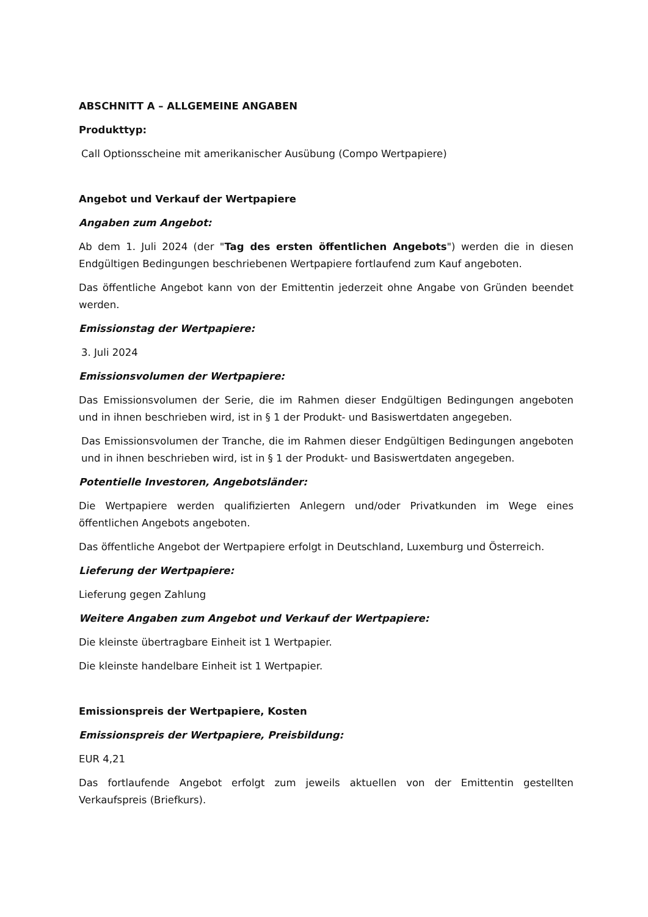ABSCHNITT A – ALLGEMEINE ANGABEN
Produkttyp:
Call Optionsscheine mit amerikanischer Ausübung (Compo Wertpapiere)
Angebot und Verkauf der Wertpapiere
Angaben zum Angebot:
Ab dem 1. Juli 2024 (der "Tag des ersten öffentlichen Angebots") werden die in diesen Endgültigen Bedingungen beschriebenen Wertpapiere fortlaufend zum Kauf angeboten.
Das öffentliche Angebot kann von der Emittentin jederzeit ohne Angabe von Gründen beendet werden.
Emissionstag der Wertpapiere:
3. Juli 2024
Emissionsvolumen der Wertpapiere:
Das Emissionsvolumen der Serie, die im Rahmen dieser Endgültigen Bedingungen angeboten und in ihnen beschrieben wird, ist in § 1 der Produkt- und Basiswertdaten angegeben.
Das Emissionsvolumen der Tranche, die im Rahmen dieser Endgültigen Bedingungen angeboten und in ihnen beschrieben wird, ist in § 1 der Produkt- und Basiswertdaten angegeben.
Potentielle Investoren, Angebotsländer:
Die Wertpapiere werden qualifizierten Anlegern und/oder Privatkunden im Wege eines öffentlichen Angebots angeboten.
Das öffentliche Angebot der Wertpapiere erfolgt in Deutschland, Luxemburg und Österreich.
Lieferung der Wertpapiere:
Lieferung gegen Zahlung
Weitere Angaben zum Angebot und Verkauf der Wertpapiere:
Die kleinste übertragbare Einheit ist 1 Wertpapier.
Die kleinste handelbare Einheit ist 1 Wertpapier.
Emissionspreis der Wertpapiere, Kosten
Emissionspreis der Wertpapiere, Preisbildung:
EUR 4,21
Das fortlaufende Angebot erfolgt zum jeweils aktuellen von der Emittentin gestellten Verkaufspreis (Briefkurs).